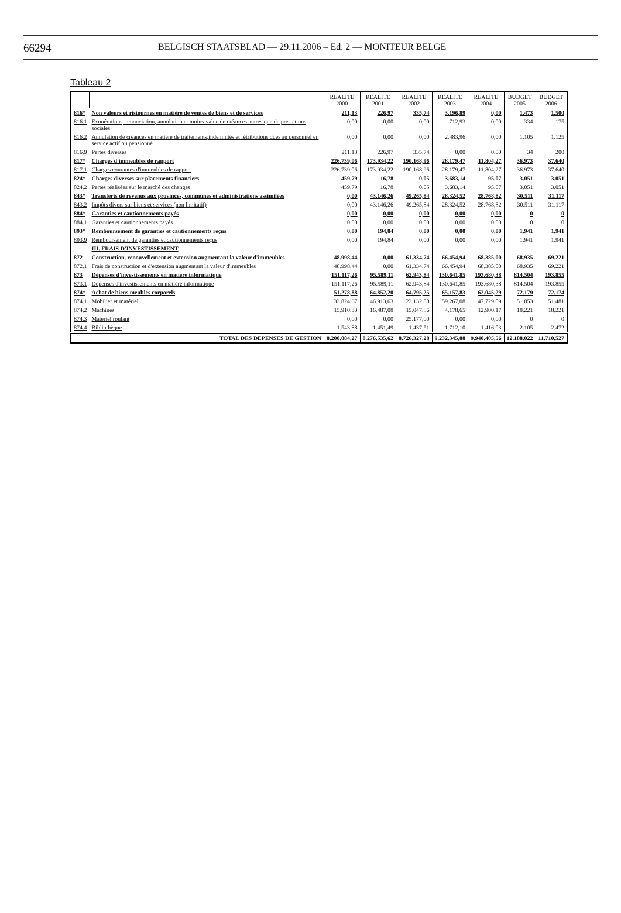66294
BELGISCH STAATSBLAD — 29.11.2006 – Ed. 2 — MONITEUR BELGE
Tableau 2
| | | REALITE 2000 | REALITE 2001 | REALITE 2002 | REALITE 2003 | REALITE 2004 | BUDGET 2005 | BUDGET 2006 |
| --- | --- | --- | --- | --- | --- | --- | --- | --- |
| 816* | Non valeurs et ristournes en matière de ventes de biens et de services | 211,13 | 226,97 | 335,74 | 3.196,89 | 0,00 | 1.473 | 1.500 |
| 816.1 | Exonérations, renonciation, annulation et moins-value de créances autres que de prestations sociales | 0,00 | 0,00 | 0,00 | 712,93 | 0,00 | 334 | 175 |
| 816.2 | Annulation de créances en matière de traitements,indemnités et rétributions dues au personnel en service actif ou pensionné | 0,00 | 0,00 | 0,00 | 2.483,96 | 0,00 | 1.105 | 1.125 |
| 816.9 | Pertes diverses | 211,13 | 226,97 | 335,74 | 0,00 | 0,00 | 34 | 200 |
| 817* | Charges d'immeubles de rapport | 226.739,06 | 173.934,22 | 190.168,96 | 28.179,47 | 11.804,27 | 36.973 | 37.640 |
| 817.1 | Charges courantes d'immeubles de rapport | 226.739,06 | 173.934,22 | 190.168,96 | 28.179,47 | 11.804,27 | 36.973 | 37.640 |
| 824* | Charges diverses sur placements financiers | 459,79 | 16,78 | 0,05 | 3.683,14 | 95,07 | 3.051 | 3.051 |
| 824.2 | Pertes réalisées sur le marché des changes | 459,79 | 16,78 | 0,05 | 3.683,14 | 95,07 | 3.051 | 3.051 |
| 843* | Transferts de revenus aux provinces, communes et administrations assimilées | 0,00 | 43.146,26 | 49.265,84 | 28.324,52 | 28.768,82 | 30.511 | 31.117 |
| 843.2 | Impôts divers sur biens et services (non limitatif) | 0,00 | 43.146,26 | 49.265,84 | 28.324,52 | 28.768,82 | 30.511 | 31.117 |
| 884* | Garanties et cautionnements payés | 0,00 | 0,00 | 0,00 | 0,00 | 0,00 | 0 | 0 |
| 884.1 | Garanties et cautionnements payés | 0,00 | 0,00 | 0,00 | 0,00 | 0,00 | 0 | 0 |
| 893* | Remboursement de garanties et cautionnements reçus | 0,00 | 194,84 | 0,00 | 0,00 | 0,00 | 1.941 | 1.941 |
| 893.9 | Remboursement de garanties et cautionnements reçus | 0,00 | 194,84 | 0,00 | 0,00 | 0,00 | 1.941 | 1.941 |
| | III. FRAIS D'INVESTISSEMENT | | | | | | | |
| 872 | Construction, renouvellement et extension augmentant la valeur d'immeubles | 48.998,44 | 0,00 | 61.334,74 | 66.454,94 | 68.385,00 | 68.935 | 69.221 |
| 872.1 | Frais de construction et d'extension augmentant la valeur d'immeubles | 48.998,44 | 0,00 | 61.334,74 | 66.454,94 | 68.385,00 | 68.935 | 69.221 |
| 873 | Dépenses d'investissements en matière informatique | 151.117,26 | 95.589,11 | 62.943,84 | 130.641,85 | 193.680,38 | 814.504 | 193.855 |
| 873.1 | Dépenses d'investissements en matière informatique | 151.117,26 | 95.589,11 | 62.943,84 | 130.641,85 | 193.680,38 | 814.504 | 193.855 |
| 874* | Achat de biens meubles corporels | 51.278,88 | 64.852,20 | 64.795,25 | 65.157,83 | 62.045,29 | 72.179 | 72.174 |
| 874.1 | Mobilier et matériel | 33.824,67 | 46.913,63 | 23.132,88 | 59.267,08 | 47.729,09 | 51.853 | 51.481 |
| 874.2 | Machines | 15.910,33 | 16.487,08 | 15.047,86 | 4.178,65 | 12.900,17 | 18.221 | 18.221 |
| 874.3 | Matériel roulant | 0,00 | 0,00 | 25.177,00 | 0,00 | 0,00 | 0 | 0 |
| 874.4 | Bibliothèque | 1.543,88 | 1.451,49 | 1.437,51 | 1.712,10 | 1.416,03 | 2.105 | 2.472 |
| | TOTAL DES DEPENSES DE GESTION | 8.200.084,27 | 8.276.535,62 | 8.726.327,28 | 9.232.345,88 | 9.940.405,56 | 12.188.022 | 11.710.527 |